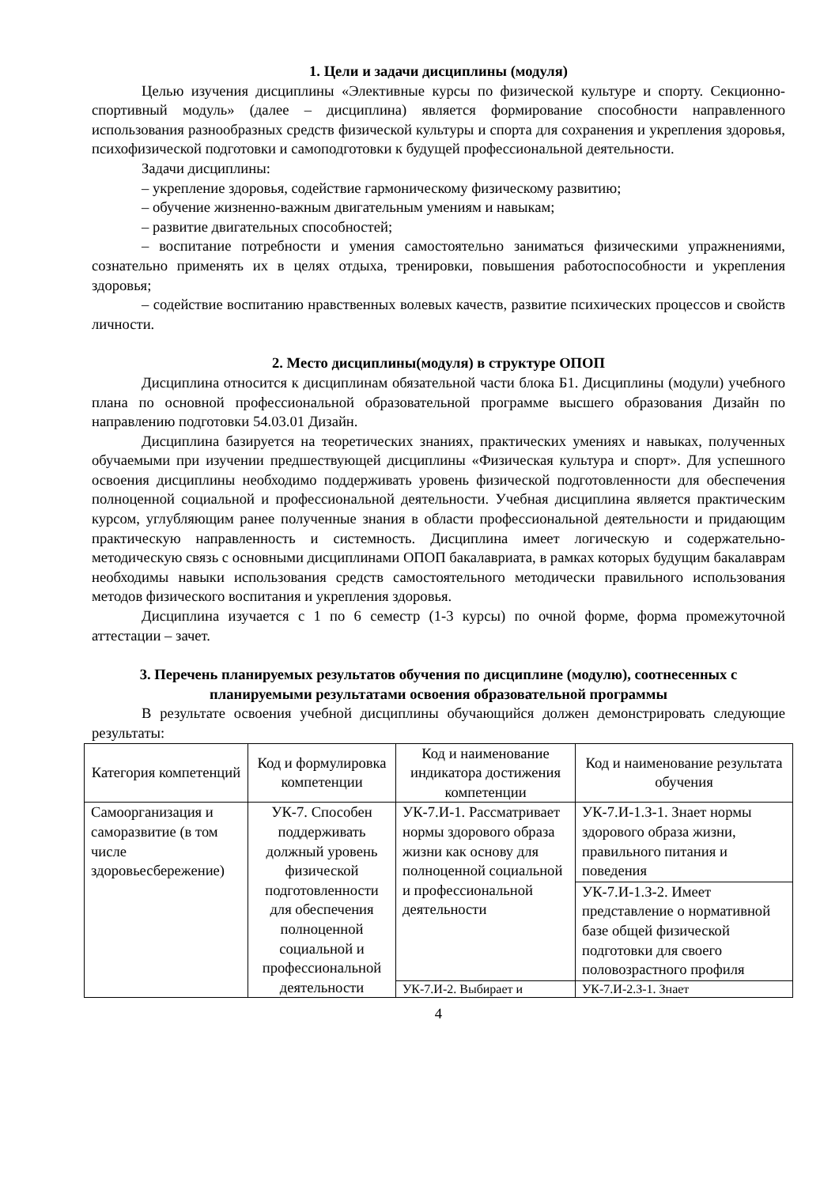1. Цели и задачи дисциплины (модуля)
Целью изучения дисциплины «Элективные курсы по физической культуре и спорту. Секционно-спортивный модуль» (далее – дисциплина) является формирование способности направленного использования разнообразных средств физической культуры и спорта для сохранения и укрепления здоровья, психофизической подготовки и самоподготовки к будущей профессиональной деятельности.
Задачи дисциплины:
– укрепление здоровья, содействие гармоническому физическому развитию;
– обучение жизненно-важным двигательным умениям и навыкам;
– развитие двигательных способностей;
– воспитание потребности и умения самостоятельно заниматься физическими упражнениями, сознательно применять их в целях отдыха, тренировки, повышения работоспособности и укрепления здоровья;
– содействие воспитанию нравственных волевых качеств, развитие психических процессов и свойств личности.
2. Место дисциплины(модуля) в структуре ОПОП
Дисциплина относится к дисциплинам обязательной части блока Б1. Дисциплины (модули) учебного плана по основной профессиональной образовательной программе высшего образования Дизайн по направлению подготовки 54.03.01 Дизайн.
Дисциплина базируется на теоретических знаниях, практических умениях и навыках, полученных обучаемыми при изучении предшествующей дисциплины «Физическая культура и спорт». Для успешного освоения дисциплины необходимо поддерживать уровень физической подготовленности для обеспечения полноценной социальной и профессиональной деятельности. Учебная дисциплина является практическим курсом, углубляющим ранее полученные знания в области профессиональной деятельности и придающим практическую направленность и системность. Дисциплина имеет логическую и содержательно-методическую связь с основными дисциплинами ОПОП бакалавриата, в рамках которых будущим бакалаврам необходимы навыки использования средств самостоятельного методически правильного использования методов физического воспитания и укрепления здоровья.
Дисциплина изучается с 1 по 6 семестр (1-3 курсы) по очной форме, форма промежуточной аттестации – зачет.
3. Перечень планируемых результатов обучения по дисциплине (модулю), соотнесенных с планируемыми результатами освоения образовательной программы
В результате освоения учебной дисциплины обучающийся должен демонстрировать следующие результаты:
| Категория компетенций | Код и формулировка компетенции | Код и наименование индикатора достижения компетенции | Код и наименование результата обучения |
| --- | --- | --- | --- |
| Самоорганизация и саморазвитие (в том числе здоровьесбережение) | УК-7. Способен поддерживать должный уровень физической подготовленности для обеспечения полноценной социальной и профессиональной деятельности | УК-7.И-1. Рассматривает нормы здорового образа жизни как основу для полноценной социальной и профессиональной деятельности | УК-7.И-1.З-1. Знает нормы здорового образа жизни, правильного питания и поведения |
| | | | УК-7.И-1.З-2. Имеет представление о нормативной базе общей физической подготовки для своего половозрастного профиля |
| | | УК-7.И-2. Выбирает и | УК-7.И-2.З-1. Знает |
4